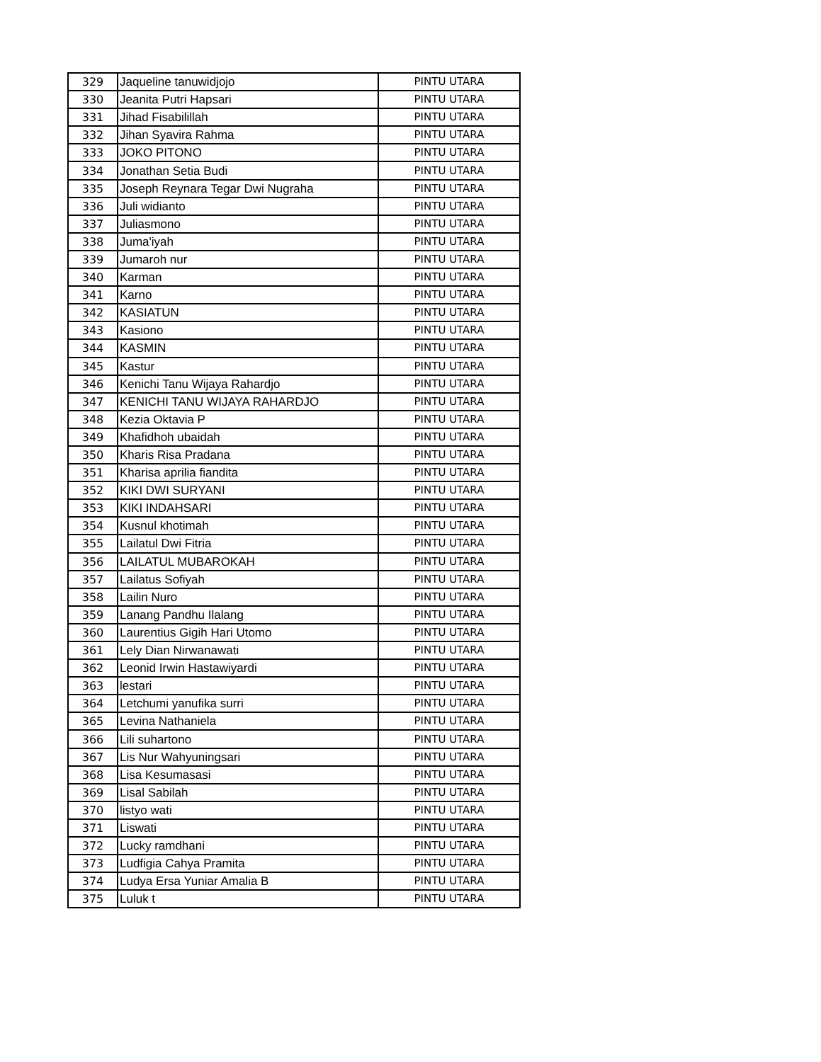| 329 | Jaqueline tanuwidjojo | PINTU UTARA |
| 330 | Jeanita Putri Hapsari | PINTU UTARA |
| 331 | Jihad Fisabilillah | PINTU UTARA |
| 332 | Jihan Syavira Rahma | PINTU UTARA |
| 333 | JOKO PITONO | PINTU UTARA |
| 334 | Jonathan Setia Budi | PINTU UTARA |
| 335 | Joseph Reynara Tegar Dwi Nugraha | PINTU UTARA |
| 336 | Juli widianto | PINTU UTARA |
| 337 | Juliasmono | PINTU UTARA |
| 338 | Juma'iyah | PINTU UTARA |
| 339 | Jumaroh nur | PINTU UTARA |
| 340 | Karman | PINTU UTARA |
| 341 | Karno | PINTU UTARA |
| 342 | KASIATUN | PINTU UTARA |
| 343 | Kasiono | PINTU UTARA |
| 344 | KASMIN | PINTU UTARA |
| 345 | Kastur | PINTU UTARA |
| 346 | Kenichi Tanu Wijaya Rahardjo | PINTU UTARA |
| 347 | KENICHI TANU WIJAYA RAHARDJO | PINTU UTARA |
| 348 | Kezia Oktavia P | PINTU UTARA |
| 349 | Khafidhoh ubaidah | PINTU UTARA |
| 350 | Kharis Risa Pradana | PINTU UTARA |
| 351 | Kharisa aprilia fiandita | PINTU UTARA |
| 352 | KIKI DWI SURYANI | PINTU UTARA |
| 353 | KIKI INDAHSARI | PINTU UTARA |
| 354 | Kusnul khotimah | PINTU UTARA |
| 355 | Lailatul Dwi Fitria | PINTU UTARA |
| 356 | LAILATUL MUBAROKAH | PINTU UTARA |
| 357 | Lailatus Sofiyah | PINTU UTARA |
| 358 | Lailin Nuro | PINTU UTARA |
| 359 | Lanang Pandhu Ilalang | PINTU UTARA |
| 360 | Laurentius Gigih Hari Utomo | PINTU UTARA |
| 361 | Lely Dian Nirwanawati | PINTU UTARA |
| 362 | Leonid Irwin Hastawiyardi | PINTU UTARA |
| 363 | lestari | PINTU UTARA |
| 364 | Letchumi yanufika surri | PINTU UTARA |
| 365 | Levina Nathaniela | PINTU UTARA |
| 366 | Lili suhartono | PINTU UTARA |
| 367 | Lis Nur Wahyuningsari | PINTU UTARA |
| 368 | Lisa Kesumasasi | PINTU UTARA |
| 369 | Lisal Sabilah | PINTU UTARA |
| 370 | listyo wati | PINTU UTARA |
| 371 | Liswati | PINTU UTARA |
| 372 | Lucky ramdhani | PINTU UTARA |
| 373 | Ludfigia Cahya Pramita | PINTU UTARA |
| 374 | Ludya Ersa Yuniar Amalia B | PINTU UTARA |
| 375 | Luluk t | PINTU UTARA |